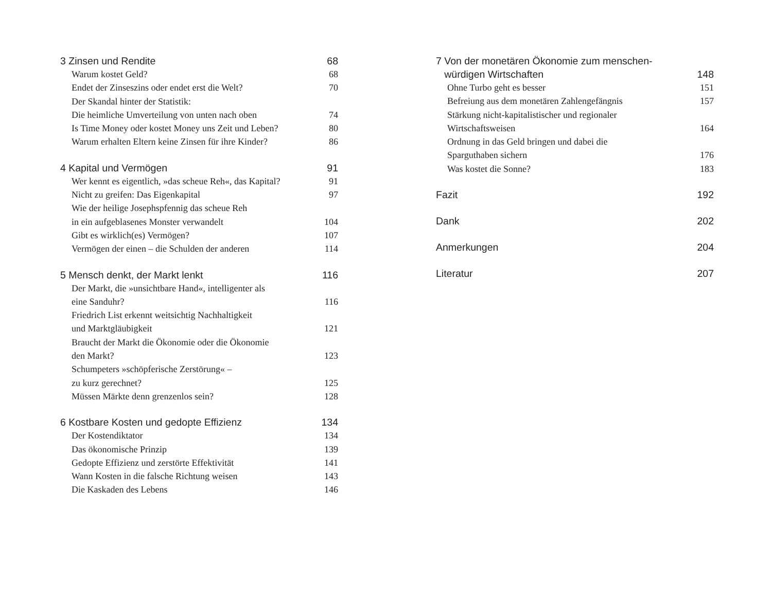3 Zinsen und Rendite 68
Warum kostet Geld? 68
Endet der Zinseszins oder endet erst die Welt? 70
Der Skandal hinter der Statistik:
Die heimliche Umverteilung von unten nach oben 74
Is Time Money oder kostet Money uns Zeit und Leben? 80
Warum erhalten Eltern keine Zinsen für ihre Kinder? 86
4 Kapital und Vermögen 91
Wer kennt es eigentlich, »das scheue Reh«, das Kapital? 91
Nicht zu greifen: Das Eigenkapital 97
Wie der heilige Josephspfennig das scheue Reh
in ein aufgeblasenes Monster verwandelt 104
Gibt es wirklich(es) Vermögen? 107
Vermögen der einen – die Schulden der anderen 114
5 Mensch denkt, der Markt lenkt 116
Der Markt, die »unsichtbare Hand«, intelligenter als
eine Sanduhr? 116
Friedrich List erkennt weitsichtig Nachhaltigkeit
und Marktgläubigkeit 121
Braucht der Markt die Ökonomie oder die Ökonomie
den Markt? 123
Schumpeters »schöpferische Zerstörung« –
zu kurz gerechnet? 125
Müssen Märkte denn grenzenlos sein? 128
6 Kostbare Kosten und gedopte Effizienz 134
Der Kostendiktator 134
Das ökonomische Prinzip 139
Gedopte Effizienz und zerstörte Effektivität 141
Wann Kosten in die falsche Richtung weisen 143
Die Kaskaden des Lebens 146
7 Von der monetären Ökonomie zum menschen-
würdigen Wirtschaften 148
Ohne Turbo geht es besser 151
Befreiung aus dem monetären Zahlengefängnis 157
Stärkung nicht-kapitalistischer und regionaler
Wirtschaftsweisen 164
Ordnung in das Geld bringen und dabei die
Sparguthaben sichern 176
Was kostet die Sonne? 183
Fazit 192
Dank 202
Anmerkungen 204
Literatur 207